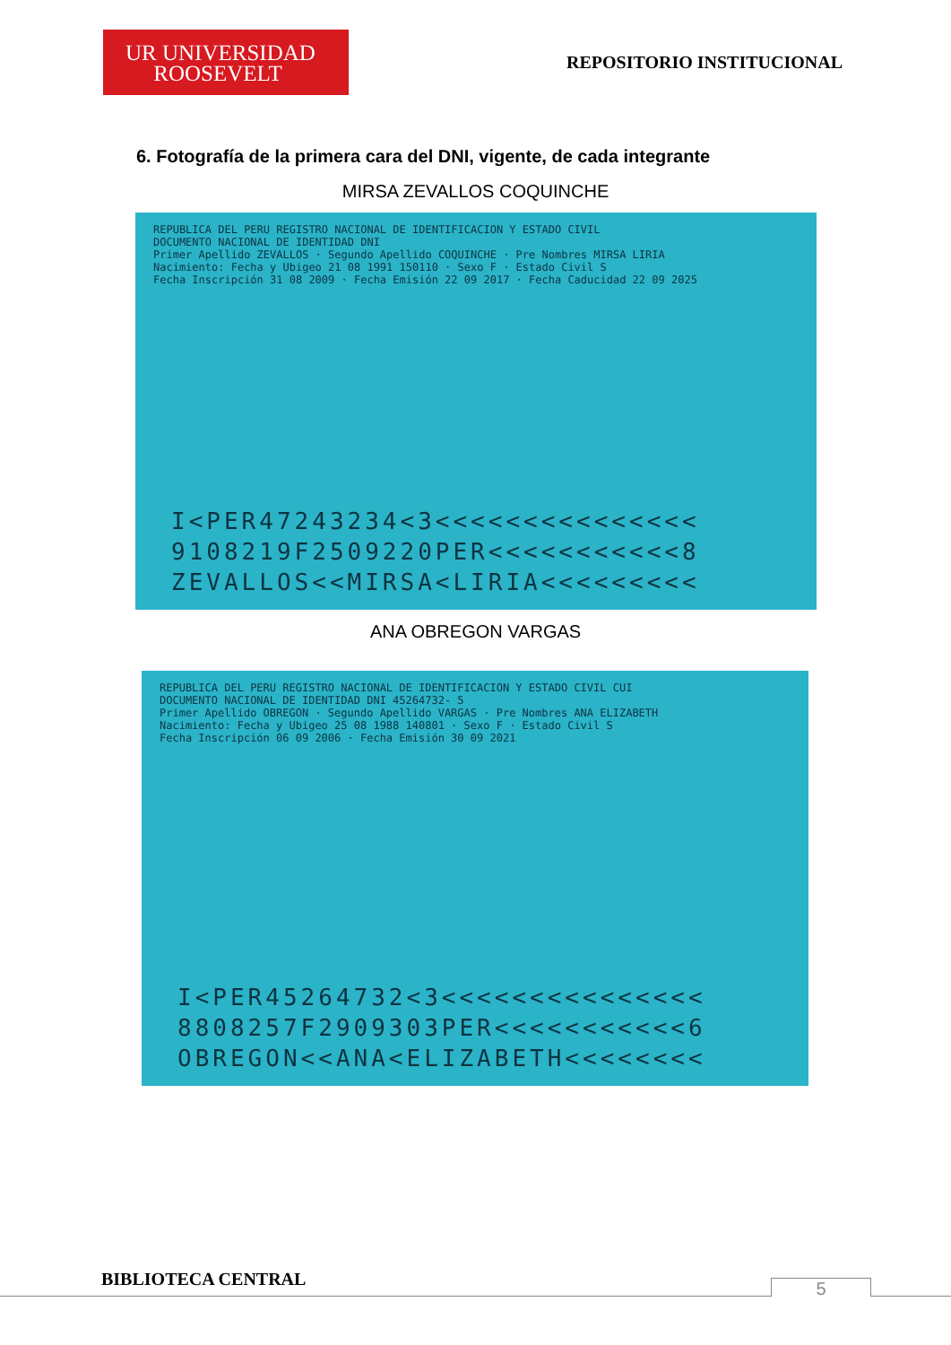UR UNIVERSIDAD
ROOSEVELT
REPOSITORIO INSTITUCIONAL
6. Fotografía de la primera cara del DNI, vigente, de cada integrante
MIRSA ZEVALLOS COQUINCHE
REPUBLICA DEL PERU REGISTRO NACIONAL DE IDENTIFICACION Y ESTADO CIVIL
DOCUMENTO NACIONAL DE IDENTIDAD DNI
Primer Apellido ZEVALLOS · Segundo Apellido COQUINCHE · Pre Nombres MIRSA LIRIA
Nacimiento: Fecha y Ubigeo 21 08 1991 150110 · Sexo F · Estado Civil S
Fecha Inscripción 31 08 2009 · Fecha Emisión 22 09 2017 · Fecha Caducidad 22 09 2025
I<PER47243234<3<<<<<<<<<<<<<<<
9108219F2509220PER<<<<<<<<<<<8
ZEVALLOS<<MIRSA<LIRIA<<<<<<<<<
ANA OBREGON VARGAS
REPUBLICA DEL PERU REGISTRO NACIONAL DE IDENTIFICACION Y ESTADO CIVIL CUI
DOCUMENTO NACIONAL DE IDENTIDAD DNI 45264732- 5
Primer Apellido OBREGON · Segundo Apellido VARGAS · Pre Nombres ANA ELIZABETH
Nacimiento: Fecha y Ubigeo 25 08 1988 140801 · Sexo F · Estado Civil S
Fecha Inscripción 06 09 2006 · Fecha Emisión 30 09 2021
I<PER45264732<3<<<<<<<<<<<<<<<
8808257F2909303PER<<<<<<<<<<<6
OBREGON<<ANA<ELIZABETH<<<<<<<<
BIBLIOTECA CENTRAL 5